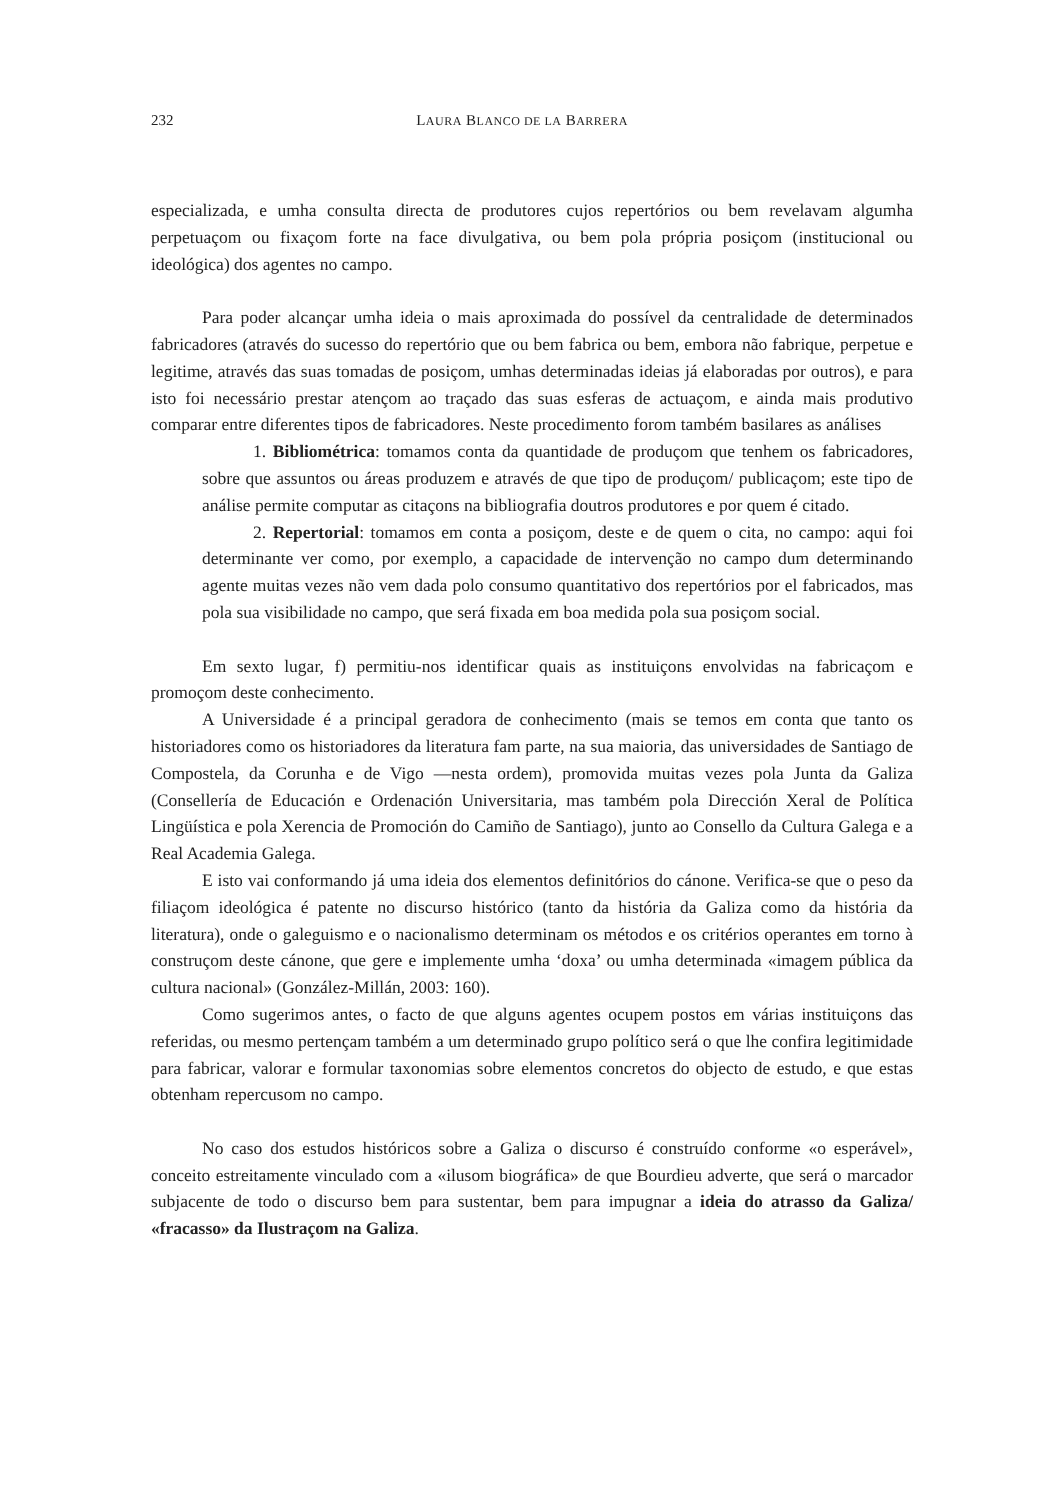232 LAURA BLANCO DE LA BARRERA
especializada, e umha consulta directa de produtores cujos repertórios ou bem revelavam algumha perpetuaçom ou fixaçom forte na face divulgativa, ou bem pola própria posiçom (institucional ou ideológica) dos agentes no campo.
Para poder alcançar umha ideia o mais aproximada do possível da centralidade de determinados fabricadores (através do sucesso do repertório que ou bem fabrica ou bem, embora não fabrique, perpetue e legitime, através das suas tomadas de posiçom, umhas determinadas ideias já elaboradas por outros), e para isto foi necessário prestar atençom ao traçado das suas esferas de actuaçom, e ainda mais produtivo comparar entre diferentes tipos de fabricadores. Neste procedimento forom também basilares as análises
1. Bibliométrica: tomamos conta da quantidade de produçom que tenhem os fabricadores, sobre que assuntos ou áreas produzem e através de que tipo de produçom/ publicaçom; este tipo de análise permite computar as citaçons na bibliografia doutros produtores e por quem é citado.
2. Repertorial: tomamos em conta a posiçom, deste e de quem o cita, no campo: aqui foi determinante ver como, por exemplo, a capacidade de intervenção no campo dum determinando agente muitas vezes não vem dada polo consumo quantitativo dos repertórios por el fabricados, mas pola sua visibilidade no campo, que será fixada em boa medida pola sua posiçom social.
Em sexto lugar, f) permitiu-nos identificar quais as instituiçons envolvidas na fabricaçom e promoçom deste conhecimento.
A Universidade é a principal geradora de conhecimento (mais se temos em conta que tanto os historiadores como os historiadores da literatura fam parte, na sua maioria, das universidades de Santiago de Compostela, da Corunha e de Vigo —nesta ordem), promovida muitas vezes pola Junta da Galiza (Consellería de Educación e Ordenación Universitaria, mas também pola Dirección Xeral de Política Lingüística e pola Xerencia de Promoción do Camiño de Santiago), junto ao Consello da Cultura Galega e a Real Academia Galega.
E isto vai conformando já uma ideia dos elementos definitórios do cánone. Verifica-se que o peso da filiaçom ideológica é patente no discurso histórico (tanto da história da Galiza como da história da literatura), onde o galeguismo e o nacionalismo determinam os métodos e os critérios operantes em torno à construçom deste cánone, que gere e implemente umha ‘doxa’ ou umha determinada «imagem pública da cultura nacional» (González-Millán, 2003: 160).
Como sugerimos antes, o facto de que alguns agentes ocupem postos em várias instituiçons das referidas, ou mesmo pertençam também a um determinado grupo político será o que lhe confira legitimidade para fabricar, valorar e formular taxonomias sobre elementos concretos do objecto de estudo, e que estas obtenham repercusom no campo.
No caso dos estudos históricos sobre a Galiza o discurso é construído conforme «o esperável», conceito estreitamente vinculado com a «ilusom biográfica» de que Bourdieu adverte, que será o marcador subjacente de todo o discurso bem para sustentar, bem para impugnar a ideia do atrasso da Galiza/ «fracasso» da Ilustraçom na Galiza.